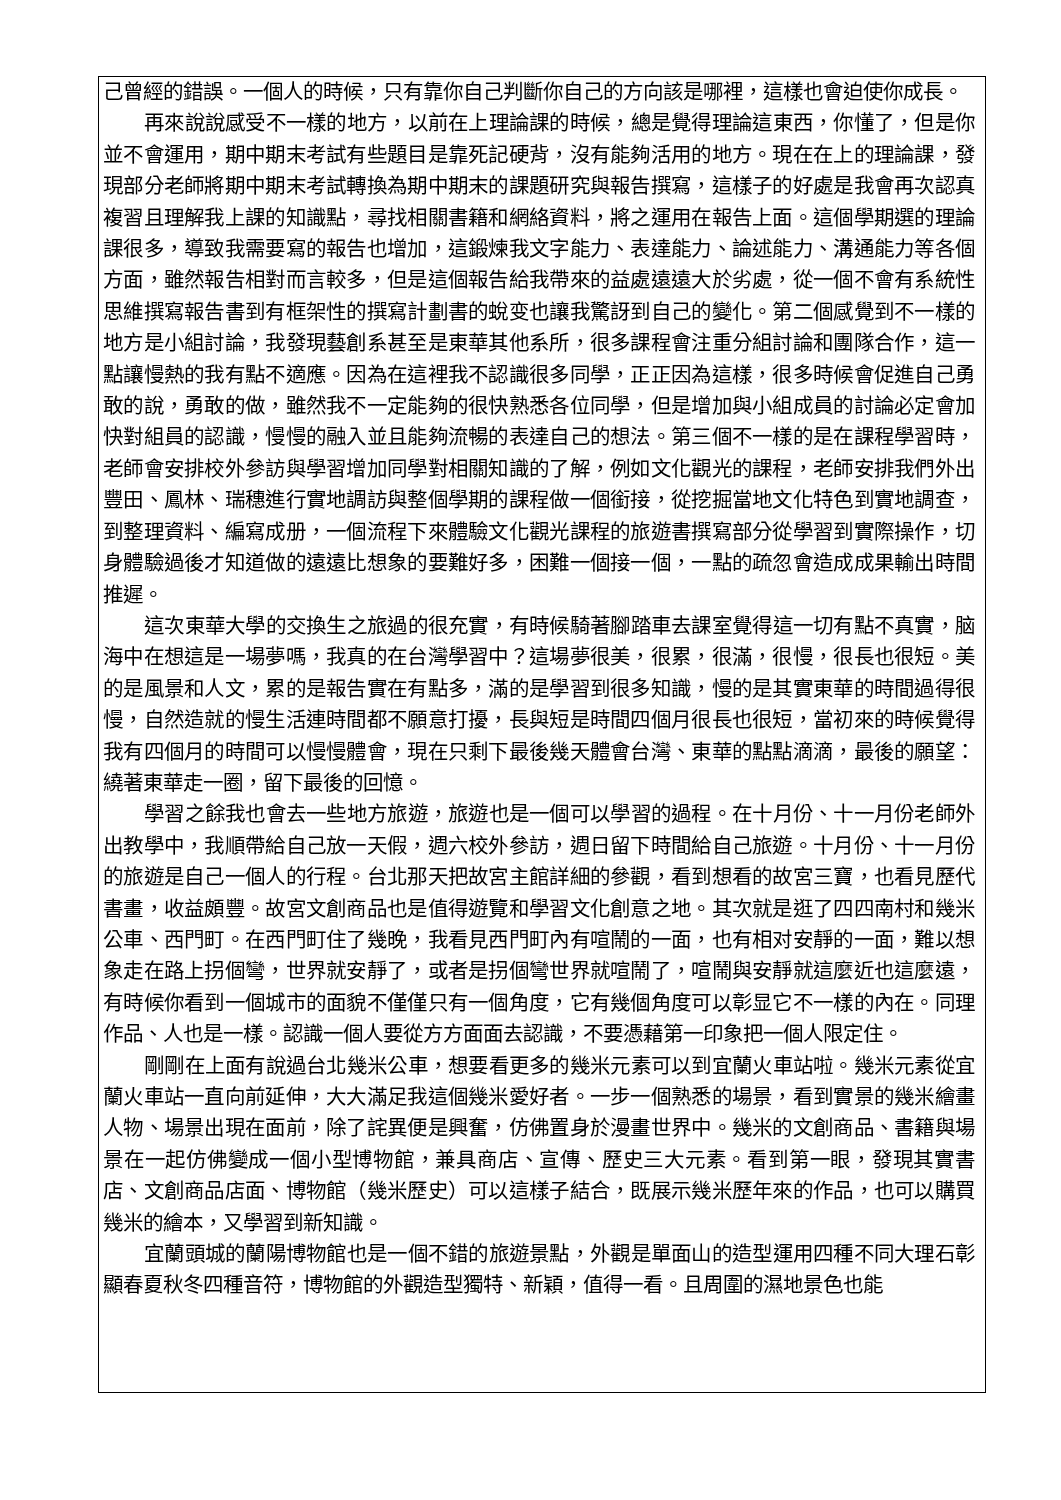己曾經的錯誤。一個人的時候，只有靠你自己判斷你自己的方向該是哪裡，這樣也會迫使你成長。
再來說說感受不一樣的地方，以前在上理論課的時候，總是覺得理論這東西，你懂了，但是你並不會運用，期中期末考試有些題目是靠死記硬背，沒有能夠活用的地方。現在在上的理論課，發現部分老師將期中期末考試轉換為期中期末的課題研究與報告撰寫，這樣子的好處是我會再次認真複習且理解我上課的知識點，尋找相關書籍和網絡資料，將之運用在報告上面。這個學期選的理論課很多，導致我需要寫的報告也增加，這鍛煉我文字能力、表達能力、論述能力、溝通能力等各個方面，雖然報告相對而言較多，但是這個報告給我帶來的益處遠遠大於劣處，從一個不會有系統性思維撰寫報告書到有框架性的撰寫計劃書的蛻变也讓我驚訝到自己的變化。第二個感覺到不一樣的地方是小組討論，我發現藝創系甚至是東華其他系所，很多課程會注重分組討論和團隊合作，這一點讓慢熱的我有點不適應。因為在這裡我不認識很多同學，正正因為這樣，很多時候會促進自己勇敢的說，勇敢的做，雖然我不一定能夠的很快熟悉各位同學，但是增加與小組成員的討論必定會加快對組員的認識，慢慢的融入並且能夠流暢的表達自己的想法。第三個不一樣的是在課程學習時，老師會安排校外參訪與學習增加同學對相關知識的了解，例如文化觀光的課程，老師安排我們外出豐田、鳳林、瑞穗進行實地調訪與整個學期的課程做一個銜接，從挖掘當地文化特色到實地調查，到整理資料、編寫成册，一個流程下來體驗文化觀光課程的旅遊書撰寫部分從學習到實際操作，切身體驗過後才知道做的遠遠比想象的要難好多，困難一個接一個，一點的疏忽會造成成果輸出時間推遲。
這次東華大學的交換生之旅過的很充實，有時候騎著腳踏車去課室覺得這一切有點不真實，脑海中在想這是一場夢嗎，我真的在台灣學習中？這場夢很美，很累，很滿，很慢，很長也很短。美的是風景和人文，累的是報告實在有點多，滿的是學習到很多知識，慢的是其實東華的時間過得很慢，自然造就的慢生活連時間都不願意打擾，長與短是時間四個月很長也很短，當初來的時候覺得我有四個月的時間可以慢慢體會，現在只剩下最後幾天體會台灣、東華的點點滴滴，最後的願望：繞著東華走一圈，留下最後的回憶。
學習之餘我也會去一些地方旅遊，旅遊也是一個可以學習的過程。在十月份、十一月份老師外出教學中，我順帶給自己放一天假，週六校外參訪，週日留下時間給自己旅遊。十月份、十一月份的旅遊是自己一個人的行程。台北那天把故宮主館詳細的參觀，看到想看的故宮三寶，也看見歷代書畫，收益頗豐。故宮文創商品也是值得遊覽和學習文化創意之地。其次就是逛了四四南村和幾米公車、西門町。在西門町住了幾晚，我看見西門町內有喧鬧的一面，也有相对安靜的一面，難以想象走在路上拐個彎，世界就安靜了，或者是拐個彎世界就喧鬧了，喧鬧與安靜就這麼近也這麼遠，有時候你看到一個城市的面貌不僅僅只有一個角度，它有幾個角度可以彰显它不一樣的內在。同理作品、人也是一樣。認識一個人要從方方面面去認識，不要憑藉第一印象把一個人限定住。
剛剛在上面有說過台北幾米公車，想要看更多的幾米元素可以到宜蘭火車站啦。幾米元素從宜蘭火車站一直向前延伸，大大滿足我這個幾米愛好者。一步一個熟悉的場景，看到實景的幾米繪畫人物、場景出現在面前，除了詫異便是興奮，仿佛置身於漫畫世界中。幾米的文創商品、書籍與場景在一起仿佛變成一個小型博物館，兼具商店、宣傳、歷史三大元素。看到第一眼，發現其實書店、文創商品店面、博物館（幾米歷史）可以這樣子結合，既展示幾米歷年來的作品，也可以購買幾米的繪本，又學習到新知識。
宜蘭頭城的蘭陽博物館也是一個不錯的旅遊景點，外觀是單面山的造型運用四種不同大理石彰顯春夏秋冬四種音符，博物館的外觀造型獨特、新穎，值得一看。且周圍的濕地景色也能